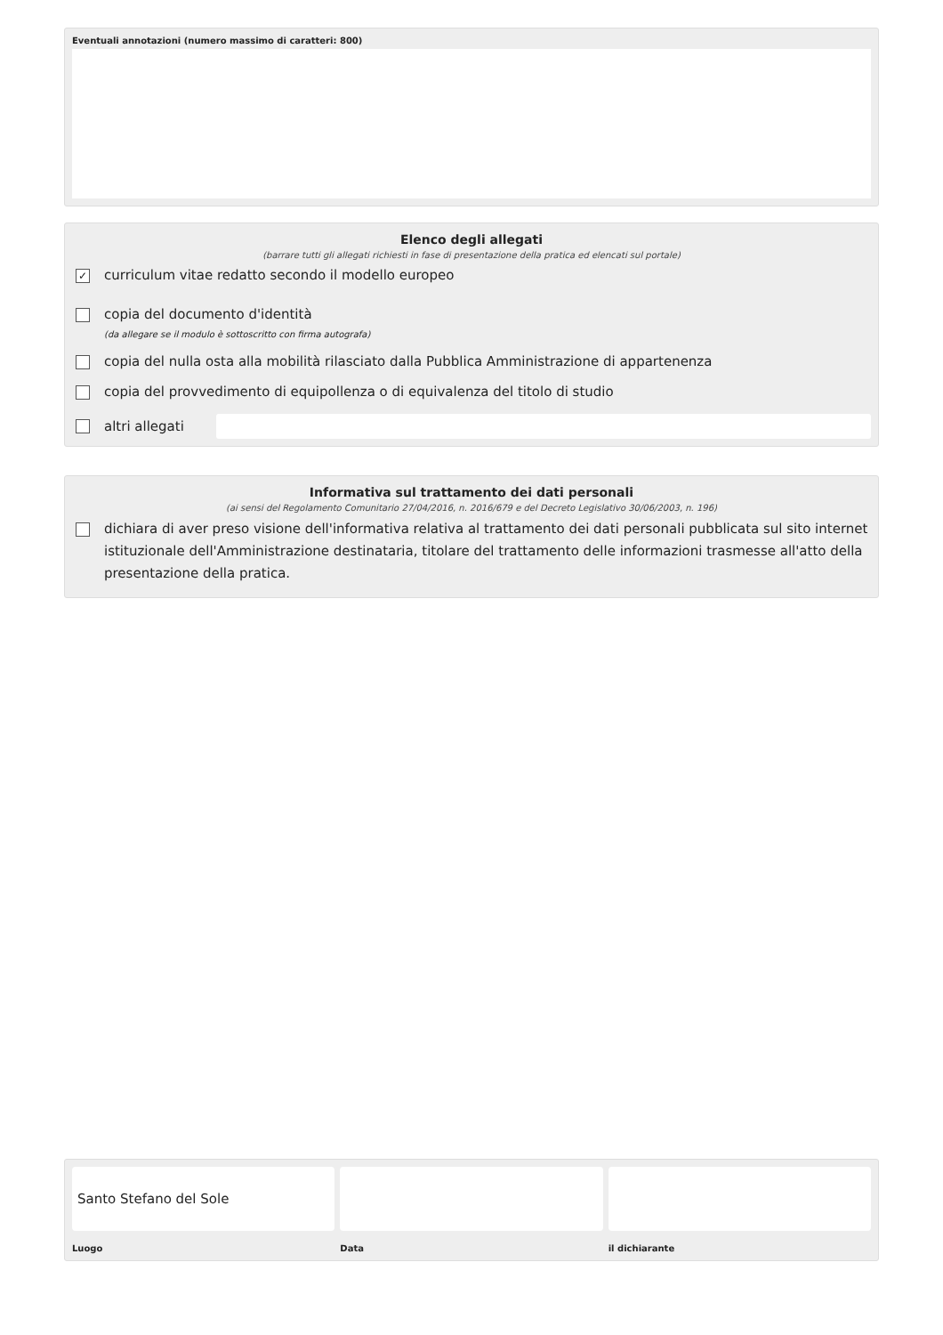Eventuali annotazioni (numero massimo di caratteri: 800)
Elenco degli allegati
(barrare tutti gli allegati richiesti in fase di presentazione della pratica ed elencati sul portale)
✓
curriculum vitae redatto secondo il modello europeo
copia del documento d'identità
(da allegare se il modulo è sottoscritto con firma autografa)
copia del nulla osta alla mobilità rilasciato dalla Pubblica Amministrazione di appartenenza
copia del provvedimento di equipollenza o di equivalenza del titolo di studio
altri allegati
Informativa sul trattamento dei dati personali
(ai sensi del Regolamento Comunitario 27/04/2016, n. 2016/679 e del Decreto Legislativo 30/06/2003, n. 196)
dichiara di aver preso visione dell'informativa relativa al trattamento dei dati personali pubblicata sul sito internet istituzionale dell'Amministrazione destinataria, titolare del trattamento delle informazioni trasmesse all'atto della presentazione della pratica.
Santo Stefano del Sole
Luogo
Data il dichiarante